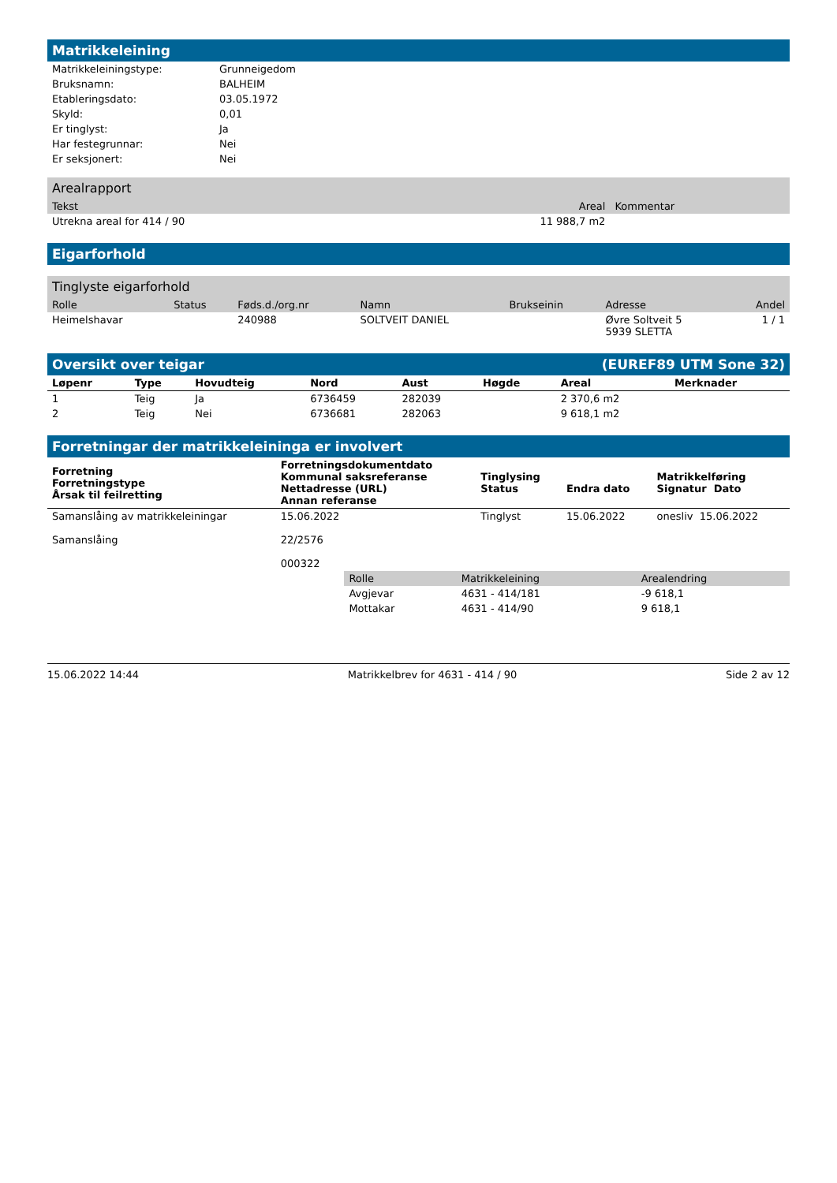Matrikkeleining
| Matrikkeleiningstype: | Grunneigedom |
| Bruksnamn: | BALHEIM |
| Etableringsdato: | 03.05.1972 |
| Skyld: | 0,01 |
| Er tinglyst: | Ja |
| Har festegrunnar: | Nei |
| Er seksjonert: | Nei |
Arealrapport
| Tekst | Areal | Kommentar |
| --- | --- | --- |
| Utrekna areal for 414 / 90 | 11 988,7 m2 | |
Eigarforhold
Tinglyste eigarforhold
| Rolle | Status | Føds.d./org.nr | Namn | Brukseinin | Adresse | Andel |
| --- | --- | --- | --- | --- | --- | --- |
| Heimelshavar | | 240988 | SOLTVEIT DANIEL | | Øvre Soltveit 5 5939 SLETTA | 1 / 1 |
Oversikt over teigar (EUREF89 UTM Sone 32)
| Løpenr | Type | Hovudteig | Nord | Aust | Høgde | Areal | Merknader |
| --- | --- | --- | --- | --- | --- | --- | --- |
| 1 | Teig | Ja | 6736459 | 282039 | | 2 370,6 m2 | |
| 2 | Teig | Nei | 6736681 | 282063 | | 9 618,1 m2 | |
Forretningar der matrikkeleininga er involvert
| Forretning Forretningstype Årsak til feilretting | Forretningsdokumentdato Kommunal saksreferanse Nettadresse (URL) Annan referanse | Tinglysing Status | Endra dato | Matrikkelføring Signatur Dato |
| --- | --- | --- | --- | --- |
| Samanslåing av matrikkeleiningar Samanslåing | 15.06.2022 22/2576 000322 | Tinglyst | 15.06.2022 | onesliv 15.06.2022 |
| Rolle | Matrikkeleining | Arealendring |
| --- | --- | --- |
| Avgjevar | 4631 - 414/181 | -9 618,1 |
| Mottakar | 4631 - 414/90 | 9 618,1 |
15.06.2022 14:44 Matrikkelbrev for 4631 - 414 / 90 Side 2 av 12